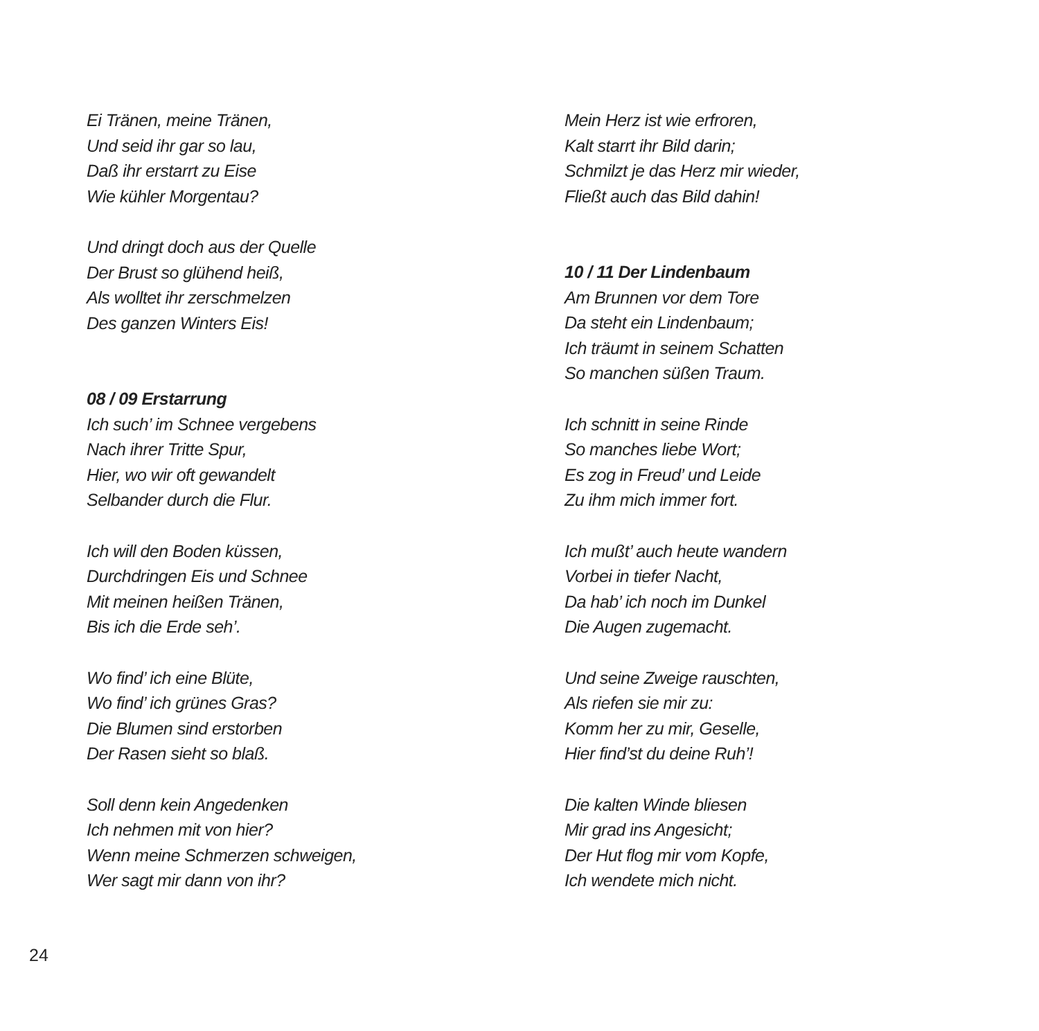Ei Tränen, meine Tränen,
Und seid ihr gar so lau,
Daß ihr erstarrt zu Eise
Wie kühler Morgentau?
Und dringt doch aus der Quelle
Der Brust so glühend heiß,
Als wolltet ihr zerschmelzen
Des ganzen Winters Eis!
08 / 09 Erstarrung
Ich such’ im Schnee vergebens
Nach ihrer Tritte Spur,
Hier, wo wir oft gewandelt
Selbander durch die Flur.
Ich will den Boden küssen,
Durchdringen Eis und Schnee
Mit meinen heißen Tränen,
Bis ich die Erde seh’.
Wo find’ ich eine Blüte,
Wo find’ ich grünes Gras?
Die Blumen sind erstorben
Der Rasen sieht so blaß.
Soll denn kein Angedenken
Ich nehmen mit von hier?
Wenn meine Schmerzen schweigen,
Wer sagt mir dann von ihr?
Mein Herz ist wie erfroren,
Kalt starrt ihr Bild darin;
Schmilzt je das Herz mir wieder,
Fließt auch das Bild dahin!
10 / 11 Der Lindenbaum
Am Brunnen vor dem Tore
Da steht ein Lindenbaum;
Ich träumt in seinem Schatten
So manchen süßen Traum.
Ich schnitt in seine Rinde
So manches liebe Wort;
Es zog in Freud’ und Leide
Zu ihm mich immer fort.
Ich mußt’ auch heute wandern
Vorbei in tiefer Nacht,
Da hab’ ich noch im Dunkel
Die Augen zugemacht.
Und seine Zweige rauschten,
Als riefen sie mir zu:
Komm her zu mir, Geselle,
Hier find’st du deine Ruh’!
Die kalten Winde bliesen
Mir grad ins Angesicht;
Der Hut flog mir vom Kopfe,
Ich wendete mich nicht.
24